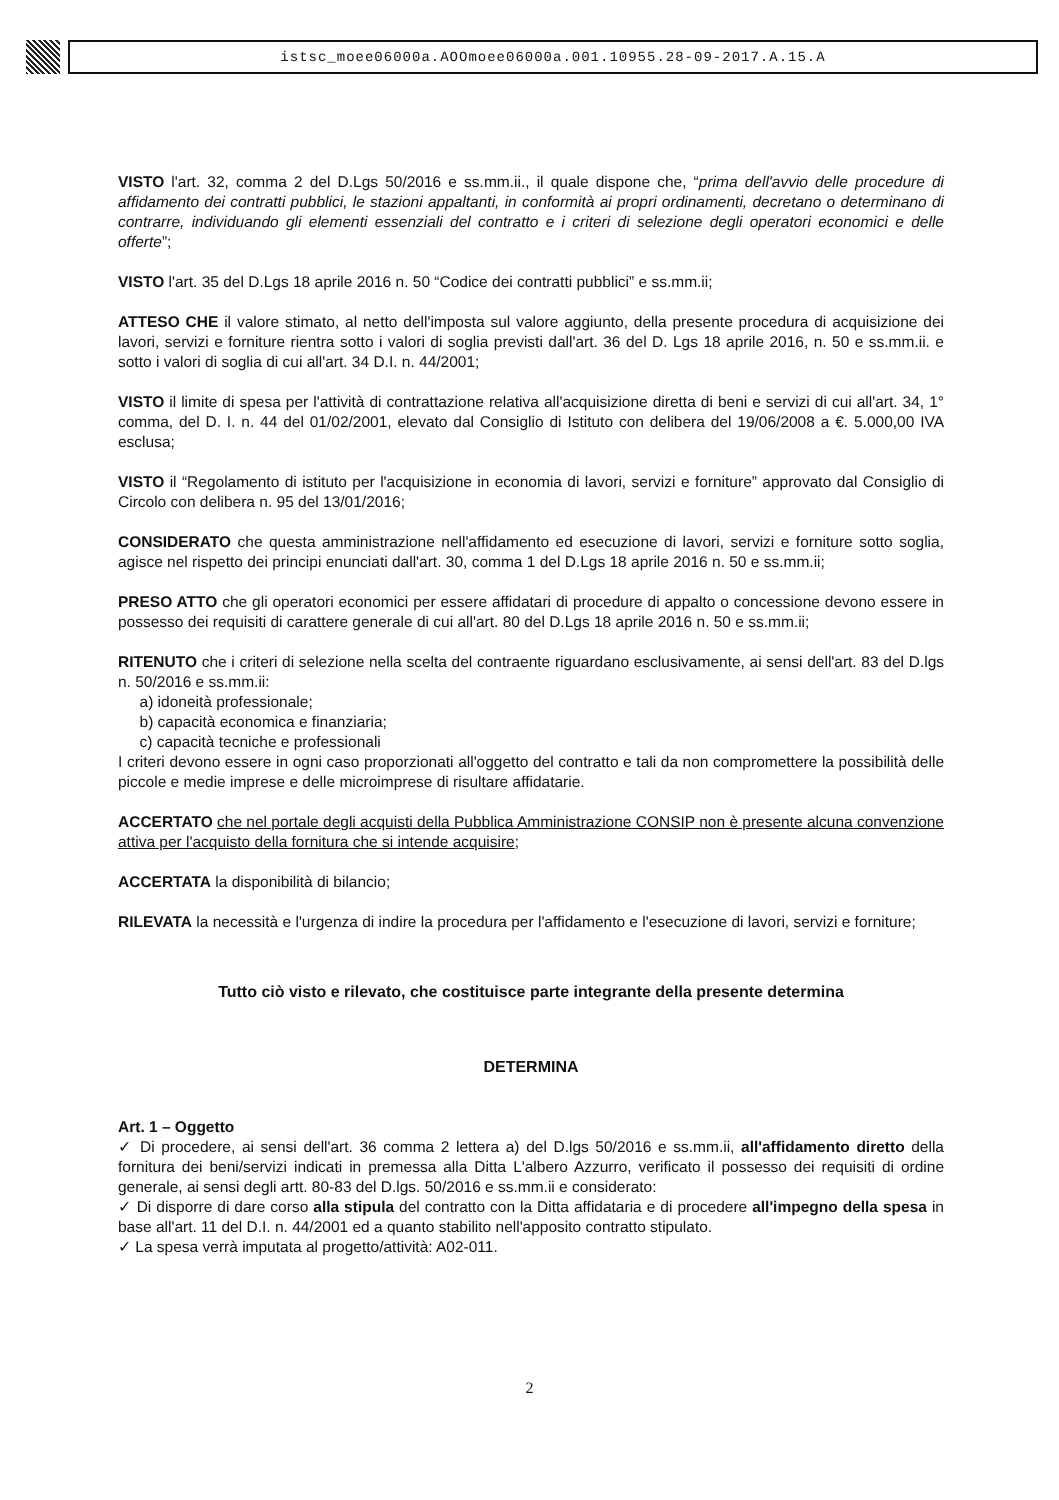istsc_moee06000a.AOOmoee06000a.001.10955.28-09-2017.A.15.A
VISTO l'art. 32, comma 2 del D.Lgs 50/2016 e ss.mm.ii., il quale dispone che, “prima dell'avvio delle procedure di affidamento dei contratti pubblici, le stazioni appaltanti, in conformità ai propri ordinamenti, decretano o determinano di contrarre, individuando gli elementi essenziali del contratto e i criteri di selezione degli operatori economici e delle offerte”;
VISTO l'art. 35 del D.Lgs 18 aprile 2016 n. 50 “Codice dei contratti pubblici” e ss.mm.ii;
ATTESO CHE il valore stimato, al netto dell'imposta sul valore aggiunto, della presente procedura di acquisizione dei lavori, servizi e forniture rientra sotto i valori di soglia previsti dall'art. 36 del D. Lgs 18 aprile 2016, n. 50 e ss.mm.ii. e sotto i valori di soglia di cui all'art. 34 D.I. n. 44/2001;
VISTO il limite di spesa per l'attività di contrattazione relativa all'acquisizione diretta di beni e servizi di cui all'art. 34, 1° comma, del D. I. n. 44 del 01/02/2001, elevato dal Consiglio di Istituto con delibera del 19/06/2008 a €. 5.000,00 IVA esclusa;
VISTO il “Regolamento di istituto per l'acquisizione in economia di lavori, servizi e forniture” approvato dal Consiglio di Circolo con delibera n. 95 del 13/01/2016;
CONSIDERATO che questa amministrazione nell'affidamento ed esecuzione di lavori, servizi e forniture sotto soglia, agisce nel rispetto dei principi enunciati dall'art. 30, comma 1 del D.Lgs 18 aprile 2016 n. 50 e ss.mm.ii;
PRESO ATTO che gli operatori economici per essere affidatari di procedure di appalto o concessione devono essere in possesso dei requisiti di carattere generale di cui all'art. 80 del D.Lgs 18 aprile 2016 n. 50 e ss.mm.ii;
RITENUTO che i criteri di selezione nella scelta del contraente riguardano esclusivamente, ai sensi dell'art. 83 del D.lgs n. 50/2016 e ss.mm.ii:
a) idoneità professionale;
b) capacità economica e finanziaria;
c) capacità tecniche e professionali
I criteri devono essere in ogni caso proporzionati all'oggetto del contratto e tali da non compromettere la possibilità delle piccole e medie imprese e delle microimprese di risultare affidatarie.
ACCERTATO che nel portale degli acquisti della Pubblica Amministrazione CONSIP non è presente alcuna convenzione attiva per l'acquisto della fornitura che si intende acquisire;
ACCERTATA la disponibilità di bilancio;
RILEVATA la necessità e l'urgenza di indire la procedura per l'affidamento e l'esecuzione di lavori, servizi e forniture;
Tutto ciò visto e rilevato, che costituisce parte integrante della presente determina
DETERMINA
Art. 1 – Oggetto
✓ Di procedere, ai sensi dell'art. 36 comma 2 lettera a) del D.lgs 50/2016 e ss.mm.ii, all'affidamento diretto della fornitura dei beni/servizi indicati in premessa alla Ditta L'albero Azzurro, verificato il possesso dei requisiti di ordine generale, ai sensi degli artt. 80-83 del D.lgs. 50/2016 e ss.mm.ii e considerato:
✓ Di disporre di dare corso alla stipula del contratto con la Ditta affidataria e di procedere all'impegno della spesa in base all'art. 11 del D.I. n. 44/2001 ed a quanto stabilito nell'apposito contratto stipulato.
✓ La spesa verrà imputata al progetto/attività: A02-011.
2